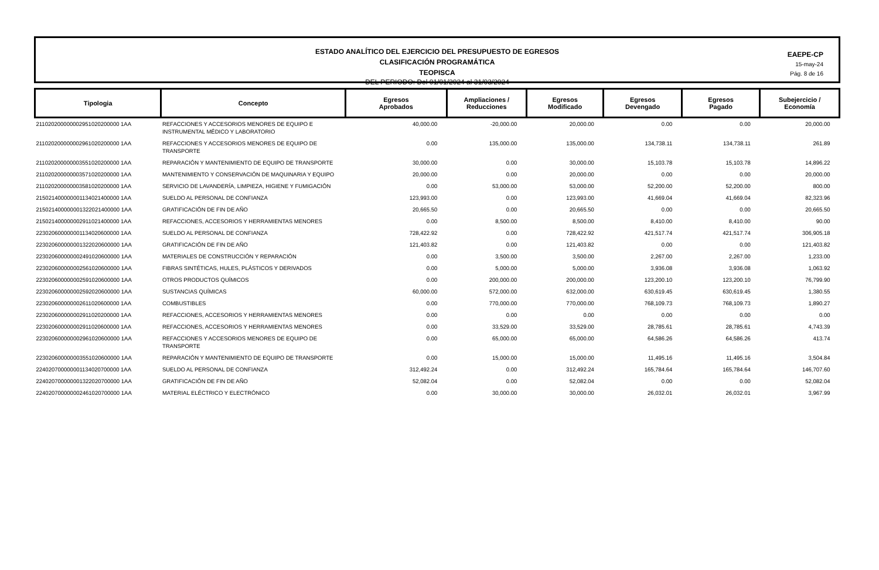ESTADO ANALÍTICO DEL EJERCICIO DEL PRESUPUESTO DE EGRESOS
CLASIFICACIÓN PROGRAMÁTICA
TEOPISCA
DEL PERIODO: Del 01/01/2024 al 31/03/2024
EAEPE-CP
15-may-24
Pág. 8 de 16
| Tipologia | Concepto | Egresos Aprobados | Ampliaciones / Reducciones | Egresos Modificado | Egresos Devengado | Egresos Pagado | Subejercicio / Economía |
| --- | --- | --- | --- | --- | --- | --- | --- |
| 211020200000002951020200000 1AA | REFACCIONES Y ACCESORIOS MENORES DE EQUIPO E INSTRUMENTAL MÉDICO Y LABORATORIO | 40,000.00 | -20,000.00 | 20,000.00 | 0.00 | 0.00 | 20,000.00 |
| 211020200000002961020200000 1AA | REFACCIONES Y ACCESORIOS MENORES DE EQUIPO DE TRANSPORTE | 0.00 | 135,000.00 | 135,000.00 | 134,738.11 | 134,738.11 | 261.89 |
| 211020200000003551020200000 1AA | REPARACIÓN Y MANTENIMIENTO DE EQUIPO DE TRANSPORTE | 30,000.00 | 0.00 | 30,000.00 | 15,103.78 | 15,103.78 | 14,896.22 |
| 211020200000003571020200000 1AA | MANTENIMIENTO Y CONSERVACIÓN DE MAQUINARIA Y EQUIPO | 20,000.00 | 0.00 | 20,000.00 | 0.00 | 0.00 | 20,000.00 |
| 211020200000003581020200000 1AA | SERVICIO DE LAVANDERÍA, LIMPIEZA, HIGIENE Y FUMIGACIÓN | 0.00 | 53,000.00 | 53,000.00 | 52,200.00 | 52,200.00 | 800.00 |
| 215021400000001134021400000 1AA | SUELDO AL PERSONAL DE CONFIANZA | 123,993.00 | 0.00 | 123,993.00 | 41,669.04 | 41,669.04 | 82,323.96 |
| 215021400000001322021400000 1AA | GRATIFICACIÓN DE FIN DE AÑO | 20,665.50 | 0.00 | 20,665.50 | 0.00 | 0.00 | 20,665.50 |
| 215021400000002911021400000 1AA | REFACCIONES, ACCESORIOS Y HERRAMIENTAS MENORES | 0.00 | 8,500.00 | 8,500.00 | 8,410.00 | 8,410.00 | 90.00 |
| 223020600000001134020600000 1AA | SUELDO AL PERSONAL DE CONFIANZA | 728,422.92 | 0.00 | 728,422.92 | 421,517.74 | 421,517.74 | 306,905.18 |
| 223020600000001322020600000 1AA | GRATIFICACIÓN DE FIN DE AÑO | 121,403.82 | 0.00 | 121,403.82 | 0.00 | 0.00 | 121,403.82 |
| 223020600000002491020600000 1AA | MATERIALES DE CONSTRUCCIÓN Y REPARACIÓN | 0.00 | 3,500.00 | 3,500.00 | 2,267.00 | 2,267.00 | 1,233.00 |
| 223020600000002561020600000 1AA | FIBRAS SINTÉTICAS, HULES, PLÁSTICOS Y DERIVADOS | 0.00 | 5,000.00 | 5,000.00 | 3,936.08 | 3,936.08 | 1,063.92 |
| 223020600000002591020600000 1AA | OTROS PRODUCTOS QUÍMICOS | 0.00 | 200,000.00 | 200,000.00 | 123,200.10 | 123,200.10 | 76,799.90 |
| 223020600000002592020600000 1AA | SUSTANCIAS QUÍMICAS | 60,000.00 | 572,000.00 | 632,000.00 | 630,619.45 | 630,619.45 | 1,380.55 |
| 223020600000002611020600000 1AA | COMBUSTIBLES | 0.00 | 770,000.00 | 770,000.00 | 768,109.73 | 768,109.73 | 1,890.27 |
| 223020600000002911020200000 1AA | REFACCIONES, ACCESORIOS Y HERRAMIENTAS MENORES | 0.00 | 0.00 | 0.00 | 0.00 | 0.00 | 0.00 |
| 223020600000002911020600000 1AA | REFACCIONES, ACCESORIOS Y HERRAMIENTAS MENORES | 0.00 | 33,529.00 | 33,529.00 | 28,785.61 | 28,785.61 | 4,743.39 |
| 223020600000002961020600000 1AA | REFACCIONES Y ACCESORIOS MENORES DE EQUIPO DE TRANSPORTE | 0.00 | 65,000.00 | 65,000.00 | 64,586.26 | 64,586.26 | 413.74 |
| 223020600000003551020600000 1AA | REPARACIÓN Y MANTENIMIENTO DE EQUIPO DE TRANSPORTE | 0.00 | 15,000.00 | 15,000.00 | 11,495.16 | 11,495.16 | 3,504.84 |
| 224020700000001134020700000 1AA | SUELDO AL PERSONAL DE CONFIANZA | 312,492.24 | 0.00 | 312,492.24 | 165,784.64 | 165,784.64 | 146,707.60 |
| 224020700000001322020700000 1AA | GRATIFICACIÓN DE FIN DE AÑO | 52,082.04 | 0.00 | 52,082.04 | 0.00 | 0.00 | 52,082.04 |
| 224020700000002461020700000 1AA | MATERIAL ELÉCTRICO Y ELECTRÓNICO | 0.00 | 30,000.00 | 30,000.00 | 26,032.01 | 26,032.01 | 3,967.99 |